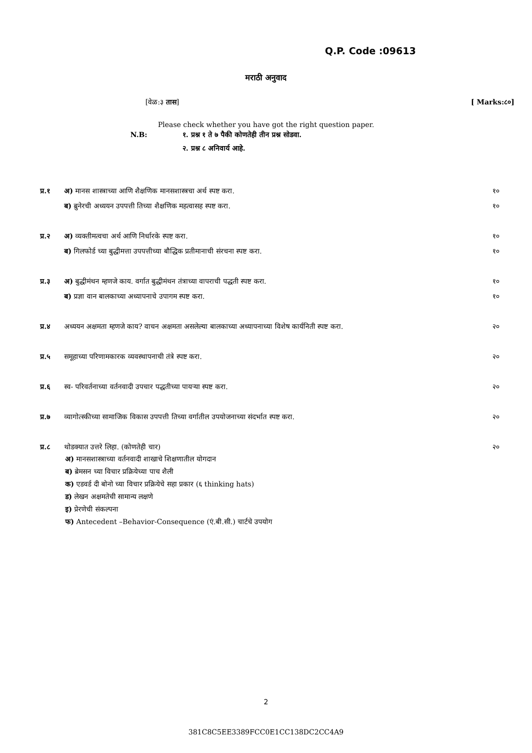Q.P. Code :09613
मराठी अनुवाद
[वेळ:३ तास] [ Marks:८०]
Please check whether you have got the right question paper.
N.B: १. प्रश्न १ ते ७ पैकी कोणतेही तीन प्रश्न सोडवा.
२. प्रश्न ८ अनिवार्य आहे.
प्र.१ अ) मानस शास्त्राच्या आणि शैक्षणिक मानसशास्त्रचा अर्थ स्पष्ट करा. १०
ब) ब्रुनेरची अध्ययन उपपत्ती तिच्या शैक्षणिक महत्वासह स्पष्ट करा. १०
प्र.२ अ) व्यक्तीमत्वचा अर्थ आणि निर्धारके स्पष्ट करा. १०
ब) गिलफोर्ड च्या बुद्धीमत्ता उपपत्तीच्या बौद्धिक प्रतीमानाची संरचना स्पष्ट करा. १०
प्र.३ अ) बुद्धीमंथन म्हणजे काय. वर्गात बुद्धीमंथन तंत्राच्या वापराची पद्धती स्पष्ट करा. १०
ब) प्रज्ञा वान बालकाच्या अध्यापनाचे उपागम स्पष्ट करा. १०
प्र.४ अध्ययन अक्षमता म्हणजे काय? वाचन अक्षमता असलेल्या बालकाच्या अध्यापनाच्या विशेष कार्यनिती स्पष्ट करा. २०
प्र.५ समूहाच्या परिणामकारक व्यवस्थापनाची तंत्रे स्पष्ट करा. २०
प्र.६ स्व- परिवर्तनाच्या वर्तनवादी उपचार पद्धतीच्या पायऱ्या स्पष्ट करा. २०
प्र.७ व्यागोत्स्कीच्या सामाजिक विकास उपपत्ती तिच्या वर्गातील उपयोजनाच्या संदर्भात स्पष्ट करा. २०
प्र.८ थोडक्यात उत्तरे लिहा. (कोणतेही चार) २०
अ) मानसशास्त्राच्या वर्तनवादी शाखाचे शिक्षणातील योगदान
ब) ब्रेमसन च्या विचार प्रक्रियेच्या पाच शैली
क) एडवर्ड दी बोनो च्या विचार प्रक्रियेचे सहा प्रकार (६ thinking hats)
ड) लेखन अक्षमतेची सामान्य लक्षणे
इ) प्रेरणेची संकल्पना
फ) Antecedent –Behavior-Consequence (एं.बी.सी.) चार्टचे उपयोग
2
381C8C5EE3389FCC0E1CC138DC2CC4A9